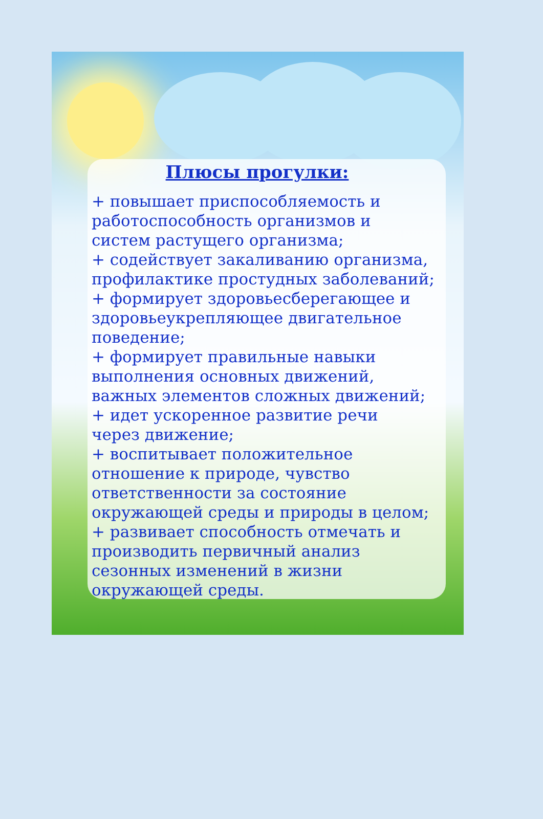Плюсы прогулки:
+ повышает приспособляемость и
работоспособность организмов и
систем растущего организма;
+ содействует закаливанию организма,
профилактике простудных заболеваний;
+ формирует здоровьесберегающее и
здоровьеукрепляющее двигательное
поведение;
+ формирует правильные навыки
выполнения основных движений,
важных элементов сложных движений;
+ идет ускоренное развитие речи
через движение;
+ воспитывает положительное
отношение к природе, чувство
ответственности за состояние
окружающей среды и природы в целом;
+ развивает способность отмечать и
производить первичный анализ
сезонных изменений в жизни
окружающей среды.